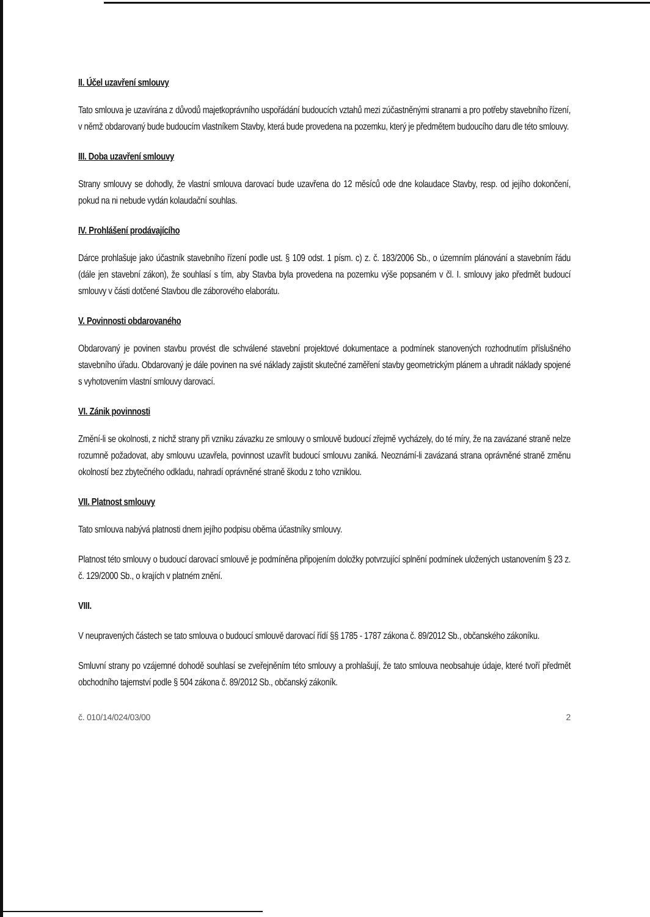II. Účel uzavření smlouvy
Tato smlouva je uzavírána z důvodů majetkoprávního uspořádání budoucích vztahů mezi zúčastněnými stranami a pro potřeby stavebního řízení, v němž obdarovaný bude budoucím vlastníkem Stavby, která bude provedena na pozemku, který je předmětem budoucího daru dle této smlouvy.
III. Doba uzavření smlouvy
Strany smlouvy se dohodly, že vlastní smlouva darovací bude uzavřena do 12 měsíců ode dne kolaudace Stavby, resp. od jejího dokončení, pokud na ni nebude vydán kolaudační souhlas.
IV. Prohlášení prodávajícího
Dárce prohlašuje jako účastník stavebního řízení podle ust. § 109 odst. 1 písm. c) z. č. 183/2006 Sb., o územním plánování a stavebním řádu (dále jen stavební zákon), že souhlasí s tím, aby Stavba byla provedena na pozemku výše popsaném v čl. I. smlouvy jako předmět budoucí smlouvy v části dotčené Stavbou dle záborového elaborátu.
V. Povinnosti obdarovaného
Obdarovaný je povinen stavbu provést dle schválené stavební projektové dokumentace a podmínek stanovených rozhodnutím příslušného stavebního úřadu. Obdarovaný je dále povinen na své náklady zajistit skutečné zaměření stavby geometrickým plánem a uhradit náklady spojené s vyhotovením vlastní smlouvy darovací.
VI. Zánik povinnosti
Změní-li se okolnosti, z nichž strany při vzniku závazku ze smlouvy o smlouvě budoucí zřejmě vycházely, do té míry, že na zavázané straně nelze rozumně požadovat, aby smlouvu uzavřela, povinnost uzavřít budoucí smlouvu zaniká. Neoznámí-li zavázaná strana oprávněné straně změnu okolností bez zbytečného odkladu, nahradí oprávněné straně škodu z toho vzniklou.
VII. Platnost smlouvy
Tato smlouva nabývá platnosti dnem jejího podpisu oběma účastníky smlouvy.
Platnost této smlouvy o budoucí darovací smlouvě je podmíněna připojením doložky potvrzující splnění podmínek uložených ustanovením § 23 z. č. 129/2000 Sb., o krajích v platném znění.
VIII.
V neupravených částech se tato smlouva o budoucí smlouvě darovací řídí §§ 1785 - 1787 zákona č. 89/2012 Sb., občanského zákoníku.
Smluvní strany po vzájemné dohodě souhlasí se zveřejněním této smlouvy a prohlašují, že tato smlouva neobsahuje údaje, které tvoří předmět obchodního tajemství podle § 504 zákona č. 89/2012 Sb., občanský zákoník.
č. 010/14/024/03/00 2